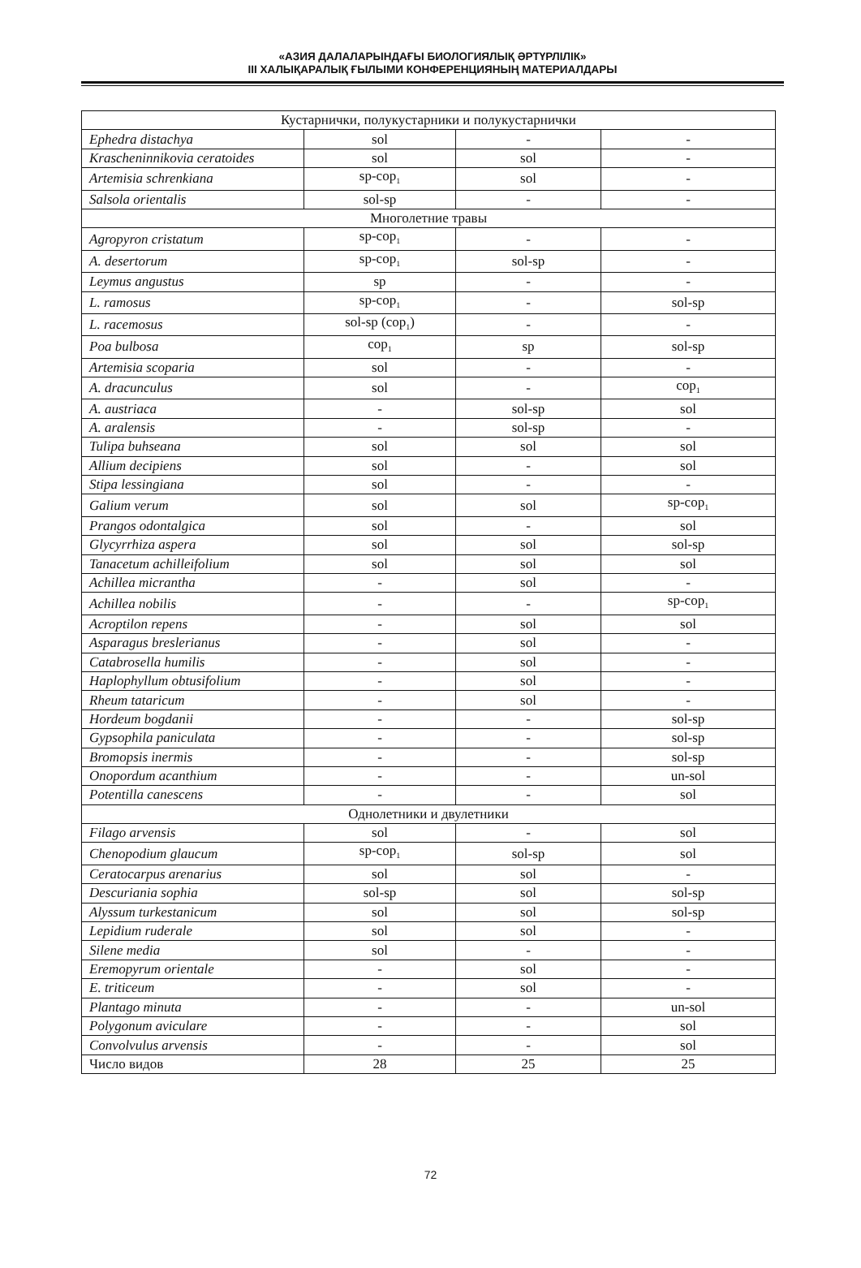«АЗИЯ ДАЛАЛАРЫНДАҒЫ БИОЛОГИЯЛЫҚ ӘРТҮРЛІЛІК»
III ХАЛЫҚАРАЛЫҚ ҒЫЛЫМИ КОНФЕРЕНЦИЯНЫҢ МАТЕРИАЛДАРЫ
| Кустарнички, полукустарники и полукустарнички | | | |
| Ephedra distachya | sol | - | - |
| Krascheninnikovia ceratoides | sol | sol | - |
| Artemisia schrenkiana | sp-cop<sub>1</sub> | sol | - |
| Salsola orientalis | sol-sp | - | - |
| Многолетние травы | | | |
| Agropyron cristatum | sp-cop<sub>1</sub> | - | - |
| A. desertorum | sp-cop<sub>1</sub> | sol-sp | - |
| Leymus angustus | sp | - | - |
| L. ramosus | sp-cop<sub>1</sub> | - | sol-sp |
| L. racemosus | sol-sp (cop<sub>1</sub>) | - | - |
| Poa bulbosa | cop<sub>1</sub> | sp | sol-sp |
| Artemisia scoparia | sol | - | - |
| A. dracunculus | sol | - | cop<sub>1</sub> |
| A. austriaca | - | sol-sp | sol |
| A. aralensis | - | sol-sp | - |
| Tulipa buhseana | sol | sol | sol |
| Allium decipiens | sol | - | sol |
| Stipa lessingiana | sol | - | - |
| Galium verum | sol | sol | sp-cop<sub>1</sub> |
| Prangos odontalgica | sol | - | sol |
| Glycyrrhiza aspera | sol | sol | sol-sp |
| Tanacetum achilleifolium | sol | sol | sol |
| Achillea micrantha | - | sol | - |
| Achillea nobilis | - | - | sp-cop<sub>1</sub> |
| Acroptilon repens | - | sol | sol |
| Asparagus breslerianus | - | sol | - |
| Catabrosella humilis | - | sol | - |
| Haplophyllum obtusifolium | - | sol | - |
| Rheum tataricum | - | sol | - |
| Hordeum bogdanii | - | - | sol-sp |
| Gypsophila paniculata | - | - | sol-sp |
| Bromopsis inermis | - | - | sol-sp |
| Onopordum acanthium | - | - | un-sol |
| Potentilla canescens | - | - | sol |
| Однолетники и двулетники | | | |
| Filago arvensis | sol | - | sol |
| Chenopodium glaucum | sp-cop<sub>1</sub> | sol-sp | sol |
| Ceratocarpus arenarius | sol | sol | - |
| Descuriania sophia | sol-sp | sol | sol-sp |
| Alyssum turkestanicum | sol | sol | sol-sp |
| Lepidium ruderale | sol | sol | - |
| Silene media | sol | - | - |
| Eremopyrum orientale | - | sol | - |
| E. triticeum | - | sol | - |
| Plantago minuta | - | - | un-sol |
| Polygonum aviculare | - | - | sol |
| Convolvulus arvensis | - | - | sol |
| Число видов | 28 | 25 | 25 |
72